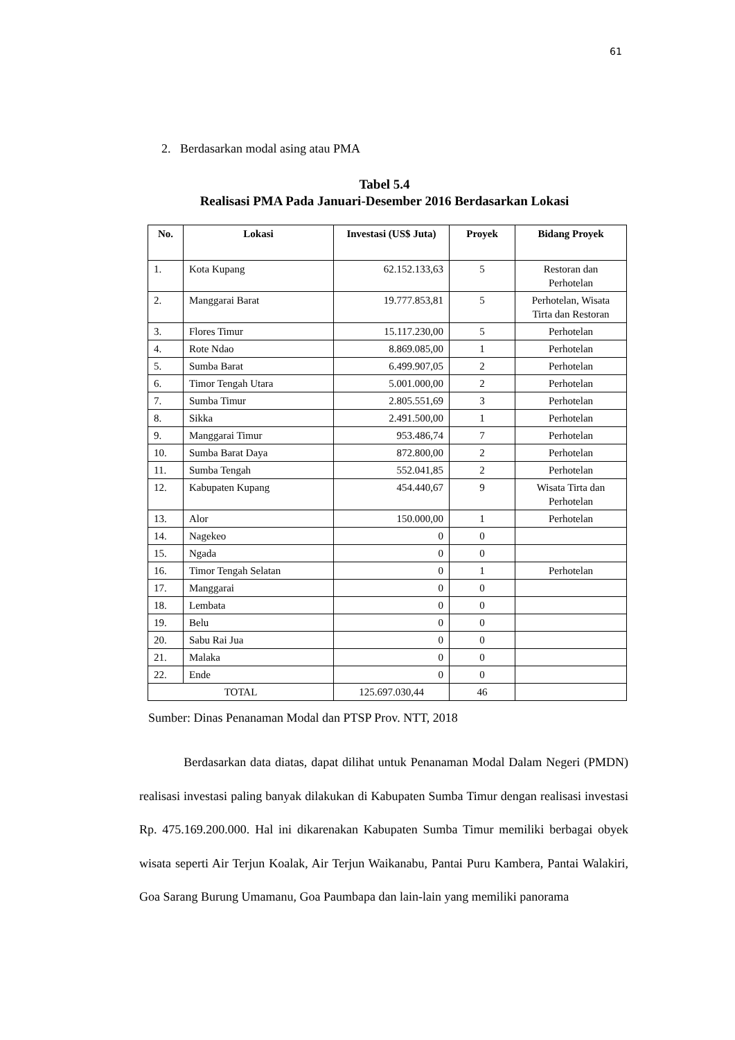61
2. Berdasarkan modal asing atau PMA
Tabel 5.4
Realisasi PMA Pada Januari-Desember 2016 Berdasarkan Lokasi
| No. | Lokasi | Investasi (US$ Juta) | Proyek | Bidang Proyek |
| --- | --- | --- | --- | --- |
| 1. | Kota Kupang | 62.152.133,63 | 5 | Restoran dan Perhotelan |
| 2. | Manggarai Barat | 19.777.853,81 | 5 | Perhotelan, Wisata Tirta dan Restoran |
| 3. | Flores Timur | 15.117.230,00 | 5 | Perhotelan |
| 4. | Rote Ndao | 8.869.085,00 | 1 | Perhotelan |
| 5. | Sumba Barat | 6.499.907,05 | 2 | Perhotelan |
| 6. | Timor Tengah Utara | 5.001.000,00 | 2 | Perhotelan |
| 7. | Sumba Timur | 2.805.551,69 | 3 | Perhotelan |
| 8. | Sikka | 2.491.500,00 | 1 | Perhotelan |
| 9. | Manggarai Timur | 953.486,74 | 7 | Perhotelan |
| 10. | Sumba Barat Daya | 872.800,00 | 2 | Perhotelan |
| 11. | Sumba Tengah | 552.041,85 | 2 | Perhotelan |
| 12. | Kabupaten Kupang | 454.440,67 | 9 | Wisata Tirta dan Perhotelan |
| 13. | Alor | 150.000,00 | 1 | Perhotelan |
| 14. | Nagekeo | 0 | 0 | |
| 15. | Ngada | 0 | 0 | |
| 16. | Timor Tengah Selatan | 0 | 1 | Perhotelan |
| 17. | Manggarai | 0 | 0 | |
| 18. | Lembata | 0 | 0 | |
| 19. | Belu | 0 | 0 | |
| 20. | Sabu Rai Jua | 0 | 0 | |
| 21. | Malaka | 0 | 0 | |
| 22. | Ende | 0 | 0 | |
| TOTAL | | 125.697.030,44 | 46 | |
Sumber: Dinas Penanaman Modal dan PTSP Prov. NTT, 2018
Berdasarkan data diatas, dapat dilihat untuk Penanaman Modal Dalam Negeri (PMDN) realisasi investasi paling banyak dilakukan di Kabupaten Sumba Timur dengan realisasi investasi Rp. 475.169.200.000. Hal ini dikarenakan Kabupaten Sumba Timur memiliki berbagai obyek wisata seperti Air Terjun Koalak, Air Terjun Waikanabu, Pantai Puru Kambera, Pantai Walakiri, Goa Sarang Burung Umamanu, Goa Paumbapa dan lain-lain yang memiliki panorama